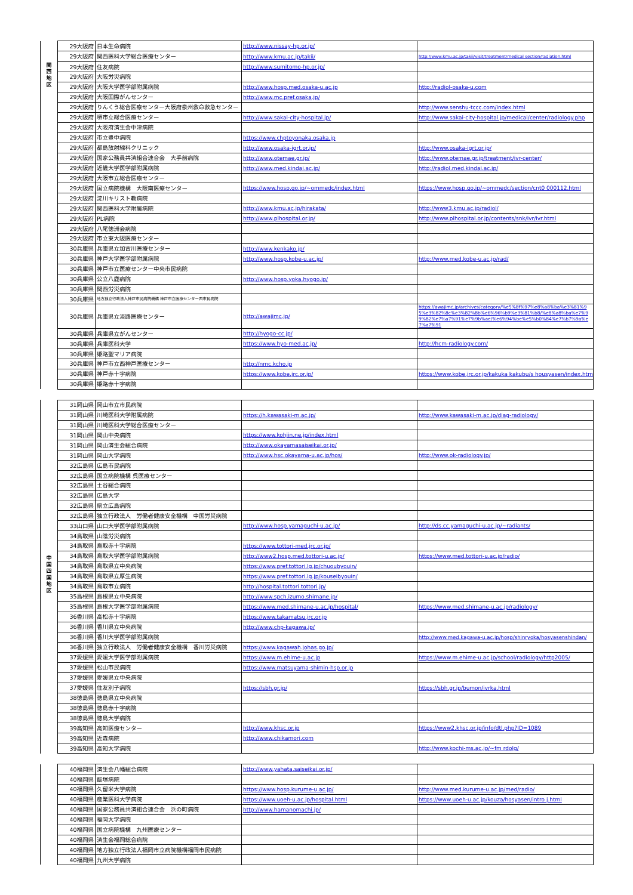| 関 西 地 区 | 29大阪府 | 日本生命病院 | http://www.nissay-hp.or.jp/ | |
| | 29大阪府 | 関西医科大学総合医療センター | http://www.kmu.ac.jp/takii/ | http://www.kmu.ac.jp/takii/visit/treatment/medical section/radiation.html |
| | 29大阪府 | 住友病院 | http://www.sumitomo-hp.or.jp/ | |
| | 29大阪府 | 大阪労災病院 | | |
| | 29大阪府 | 大阪大学医学部附属病院 | http://www.hosp.med.osaka-u.ac.jp | http://radiol-osaka-u.com |
| | 29大阪府 | 大阪国際がんセンター | http://www.mc.pref.osaka.jp/ | |
| | 29大阪府 | りんくう総合医療センター大阪府泉州救命救急センター | | http://www.senshu-tccc.com/index.html |
| | 29大阪府 | 堺市立総合医療センター | http://www.sakai-city-hospital.jp/ | http://www.sakai-city-hospital.jp/medical/center/radiology.php |
| | 29大阪府 | 大阪府済生会中津病院 | | |
| | 29大阪府 | 市立豊中病院 | https://www.chptoyonaka.osaka.jp | |
| | 29大阪府 | 都島放射線科クリニック | http://www.osaka-igrt.or.jp/ | http://www.osaka-igrt.or.jp/ |
| | 29大阪府 | 国家公務員共済組合連合会 大手前病院 | http://www.otemae.gr.jp/ | http://www.otemae.gr.jp/treatment/ivr-center/ |
| | 29大阪府 | 近畿大学医学部附属病院 | http://www.med.kindai.ac.jp/ | http://radiol.med.kindai.ac.jp/ |
| | 29大阪府 | 大阪市立総合医療センター | | |
| | 29大阪府 | 国立病院機構 大阪南医療センター | https://www.hosp.go.jp/~ommedc/index.html | https://www.hosp.go.jp/~ommedc/section/cnt0 000112.html |
| | 29大阪府 | 淀川キリスト教病院 | | |
| | 29大阪府 | 関西医科大学附属病院 | http://www.kmu.ac.jp/hirakata/ | http://www3.kmu.ac.jp/radiol/ |
| | 29大阪府 | PL病院 | http://www.plhospital.or.jp/ | http://www.plhospital.or.jp/contents/snk/ivr/ivr.html |
| | 29大阪府 | 八尾徳洲会病院 | | |
| | 29大阪府 | 市立東大阪医療センター | | |
| | 30兵庫県 | 兵庫県立加古川医療センター | http://www.kenkako.jp/ | |
| | 30兵庫県 | 神戸大学医学部附属病院 | http://www.hosp.kobe-u.ac.jp/ | http://www.med.kobe-u.ac.jp/rad/ |
| | 30兵庫県 | 神戸市立医療センター中央市民病院 | | |
| | 30兵庫県 | 公立八鹿病院 | http://www.hosp.yoka.hyogo.jp/ | |
| | 30兵庫県 | 関西労災病院 | | |
| | 30兵庫県 | 地方独立行政法人神戸市民病院機構 神戸市立医療センター西市民病院 | | |
| | 30兵庫県 | 兵庫県立淡路医療センター | http://awajimc.jp/ | https://awajimc.jp/archives/category/%e5%8f%97%e8%a8%ba%e3%81%95%e3%82%8c%e3%82%8b%e6%96%b9%e3%81%b8/%e8%a8%ba%e7%99%82%e7%a7%91%e7%9b%ae/%e6%94%be%e5%b0%84%e7%b7%9a%e7%a7%91 |
| | 30兵庫県 | 兵庫県立がんセンター | http://hyogo-cc.jp/ | |
| | 30兵庫県 | 兵庫医科大学 | https://www.hyo-med.ac.jp/ | http://hcm-radiology.com/ |
| | 30兵庫県 | 姫路聖マリア病院 | | |
| | 30兵庫県 | 神戸市立西神戸医療センター | http://nmc.kcho.jp | |
| | 30兵庫県 | 神戸赤十字病院 | https://www.kobe.jrc.or.jp/ | https://www.kobe.jrc.or.jp/kakuka kakubu/s housyasen/index.html |
| | 30兵庫県 | 姫路赤十字病院 | | |
| 中 国 四 国 地 区 | 31岡山県 | 岡山市立市民病院 | | |
| | 31岡山県 | 川崎医科大学附属病院 | https://h.kawasaki-m.ac.jp/ | http://www.kawasaki-m.ac.jp/diag-radiology/ |
| | 31岡山県 | 川崎医科大学総合医療センター | | |
| | 31岡山県 | 岡山中央病院 | https://www.kohjin.ne.jp/index.html | |
| | 31岡山県 | 岡山済生会総合病院 | http://www.okayamasaiseikai.or.jp/ | |
| | 31岡山県 | 岡山大学病院 | http://www.hsc.okayama-u.ac.jp/hos/ | http://www.ok-radiology.jp/ |
| | 32広島県 | 広島市民病院 | | |
| | 32広島県 | 国立病院機構 呉医療センター | | |
| | 32広島県 | 土谷総合病院 | | |
| | 32広島県 | 広島大学 | | |
| | 32広島県 | 県立広島病院 | | |
| | 32広島県 | 独立行政法人 労働者健康安全機構 中国労災病院 | | |
| | 33山口県 | 山口大学医学部附属病院 | http://www.hosp.yamaguchi-u.ac.jp/ | http://ds.cc.yamaguchi-u.ac.jp/~radiants/ |
| | 34鳥取県 | 山陰労災病院 | | |
| | 34鳥取県 | 鳥取赤十字病院 | https://www.tottori-med.jrc.or.jp/ | |
| | 34鳥取県 | 鳥取大学医学部附属病院 | http://www2.hosp.med.tottori-u.ac.jp/ | https://www.med.tottori-u.ac.jp/radio/ |
| | 34鳥取県 | 鳥取県立中央病院 | https://www.pref.tottori.lg.jp/chuoubyouin/ | |
| | 34鳥取県 | 鳥取県立厚生病院 | https://www.pref.tottori.lg.jp/kouseibyouin/ | |
| | 34鳥取県 | 鳥取市立病院 | http://hospital.tottori.tottori.jp/ | |
| | 35島根県 | 島根県立中央病院 | http://www.spch.izumo.shimane.jp/ | |
| | 35島根県 | 島根大学医学部附属病院 | https://www.med.shimane-u.ac.jp/hospital/ | https://www.med.shimane-u.ac.jp/radiology/ |
| | 36香川県 | 高松赤十字病院 | https://www.takamatsu.jrc.or.jp | |
| | 36香川県 | 香川県立中央病院 | http://www.chp-kagawa.jp/ | |
| | 36香川県 | 香川大学医学部附属病院 | | http://www.med.kagawa-u.ac.jp/hosp/shinryoka/hosyasenshindan/ |
| | 36香川県 | 独立行政法人 労働者健康安全機構 香川労災病院 | https://www.kagawah.johas.go.jp/ | |
| | 37愛媛県 | 愛媛大学医学部附属病院 | https://www.m.ehime-u.ac.jp | https://www.m.ehime-u.ac.jp/school/radiology/http2005/ |
| | 37愛媛県 | 松山市民病院 | https://www.matsuyama-shimin-hsp.or.jp | |
| | 37愛媛県 | 愛媛県立中央病院 | | |
| | 37愛媛県 | 住友別子病院 | https://sbh.gr.jp/ | https://sbh.gr.jp/bumon/ivrka.html |
| | 38徳島県 | 徳島県立中央病院 | | |
| | 38徳島県 | 徳島赤十字病院 | | |
| | 38徳島県 | 徳島大学病院 | | |
| | 39高知県 | 高知医療センター | http://www.khsc.or.jp | https://www2.khsc.or.jp/info/dtl.php?ID=1089 |
| | 39高知県 | 近森病院 | http://www.chikamori.com | |
| | 39高知県 | 高知大学病院 | | http://www.kochi-ms.ac.jp/~fm rdolg/ |
| | 40福岡県 | 済生会八幡総合病院 | http://www.yahata.saiseikai.or.jp/ | |
| | 40福岡県 | 飯塚病院 | | |
| | 40福岡県 | 久留米大学病院 | https://www.hosp.kurume-u.ac.jp/ | http://www.med.kurume-u.ac.jp/med/radio/ |
| | 40福岡県 | 産業医科大学病院 | https://www.uoeh-u.ac.jp/hospital.html | https://www.uoeh-u.ac.jp/kouza/hosyasen/intro j.html |
| | 40福岡県 | 国家公務員共済組合連合会 浜の町病院 | http://www.hamanomachi.jp/ | |
| | 40福岡県 | 福岡大学病院 | | |
| | 40福岡県 | 国立病院機構 九州医療センター | | |
| | 40福岡県 | 済生会福岡総合病院 | | |
| | 40福岡県 | 地方独立行政法人福岡市立病院機構福岡市民病院 | | |
| | 40福岡県 | 九州大学病院 | | |